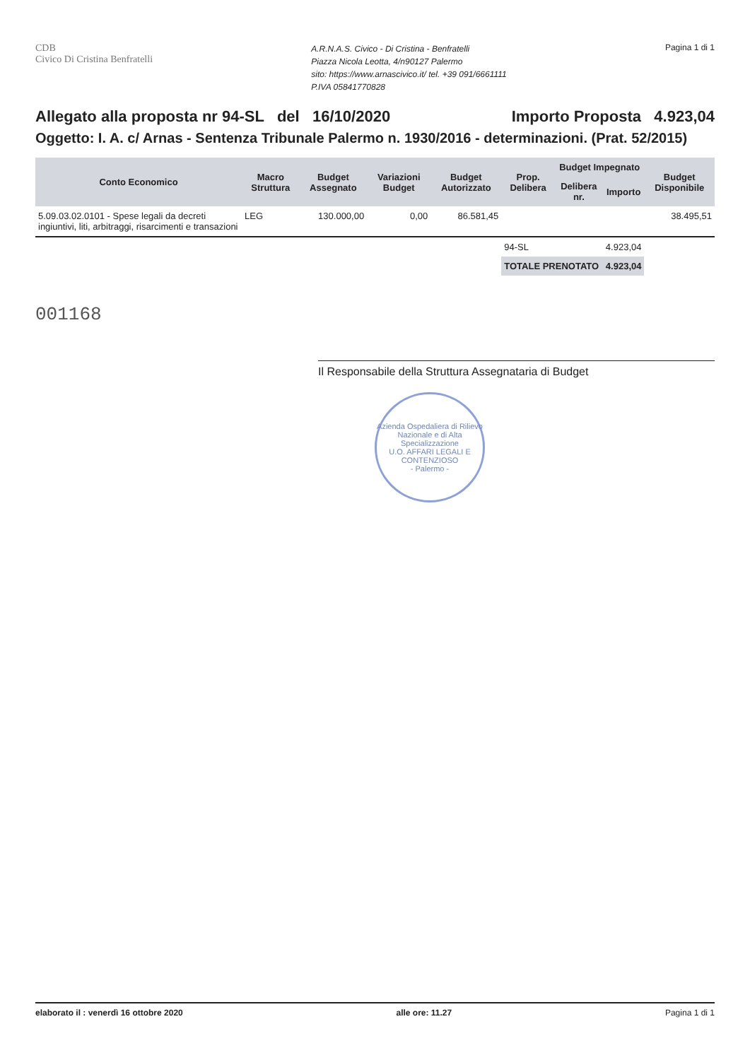CDB
Civico Di Cristina Benfratelli
A.R.N.A.S. Civico - Di Cristina - Benfratelli
Piazza Nicola Leotta, 4/n90127 Palermo
sito: https://www.arnascivico.it/ tel. +39 091/6661111
P.IVA 05841770828
Pagina 1 di 1
Allegato alla proposta nr 94-SL del 16/10/2020 Importo Proposta 4.923,04
Oggetto: I. A. c/ Arnas - Sentenza Tribunale Palermo n. 1930/2016 - determinazioni. (Prat. 52/2015)
| Conto Economico | Macro Struttura | Budget Assegnato | Variazioni Budget | Budget Autorizzato | Prop. Delibera | Budget Impegnato | | Budget Disponibile |
| --- | --- | --- | --- | --- | --- | --- | --- | --- |
| | | | | | | Delibera nr. | Importo | |
| 5.09.03.02.0101 - Spese legali da decreti ingiuntivi, liti, arbitraggi, risarcimenti e transazioni | LEG | 130.000,00 | 0,00 | 86.581,45 | | | | 38.495,51 |
| | | | | | 94-SL | | 4.923,04 | |
| | | | | | TOTALE PRENOTATO | | 4.923,04 | |
001168
Il Responsabile della Struttura Assegnataria di Budget
Azienda Ospedaliera di Rilievo Nazionale e di Alta Specializzazione
U.O. AFFARI LEGALI E CONTENZIOSO
- Palermo -
elaborato il : venerdì 16 ottobre 2020 alle ore: 11.27 Pagina 1 di 1